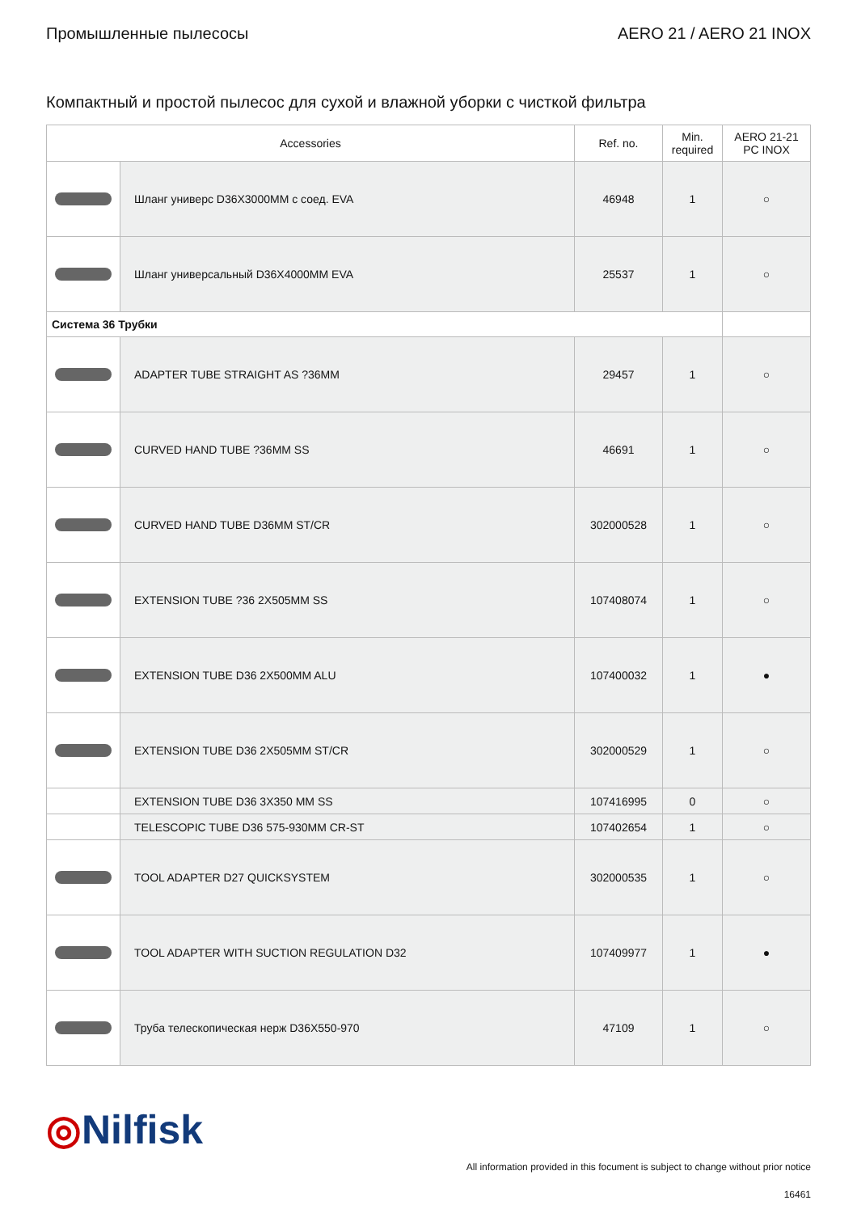Промышленные пылесосы AERO 21 / AERO 21 INOX
Компактный и простой пылесос для сухой и влажной уборки с чисткой фильтра
| Accessories | | Ref. no. | Min. required | AERO 21-21 PC INOX |
| --- | --- | --- | --- | --- |
| | Шланг универс D36X3000MM с соед. EVA | 46948 | 1 | ○ |
| | Шланг универсальный D36X4000MM EVA | 25537 | 1 | ○ |
| Система 36 Трубки | | | | |
| | ADAPTER TUBE STRAIGHT AS ?36MM | 29457 | 1 | ○ |
| | CURVED HAND TUBE ?36MM SS | 46691 | 1 | ○ |
| | CURVED HAND TUBE D36MM ST/CR | 302000528 | 1 | ○ |
| | EXTENSION TUBE ?36 2X505MM SS | 107408074 | 1 | ○ |
| | EXTENSION TUBE D36 2X500MM ALU | 107400032 | 1 | ● |
| | EXTENSION TUBE D36 2X505MM ST/CR | 302000529 | 1 | ○ |
| | EXTENSION TUBE D36 3X350 MM SS | 107416995 | 0 | ○ |
| | TELESCOPIC TUBE D36 575-930MM CR-ST | 107402654 | 1 | ○ |
| | TOOL ADAPTER D27 QUICKSYSTEM | 302000535 | 1 | ○ |
| | TOOL ADAPTER WITH SUCTION REGULATION D32 | 107409977 | 1 | ● |
| | Труба телескопическая нерж D36X550-970 | 47109 | 1 | ○ |
◎Nilfisk
All information provided in this focument is subject to change without prior notice
16461